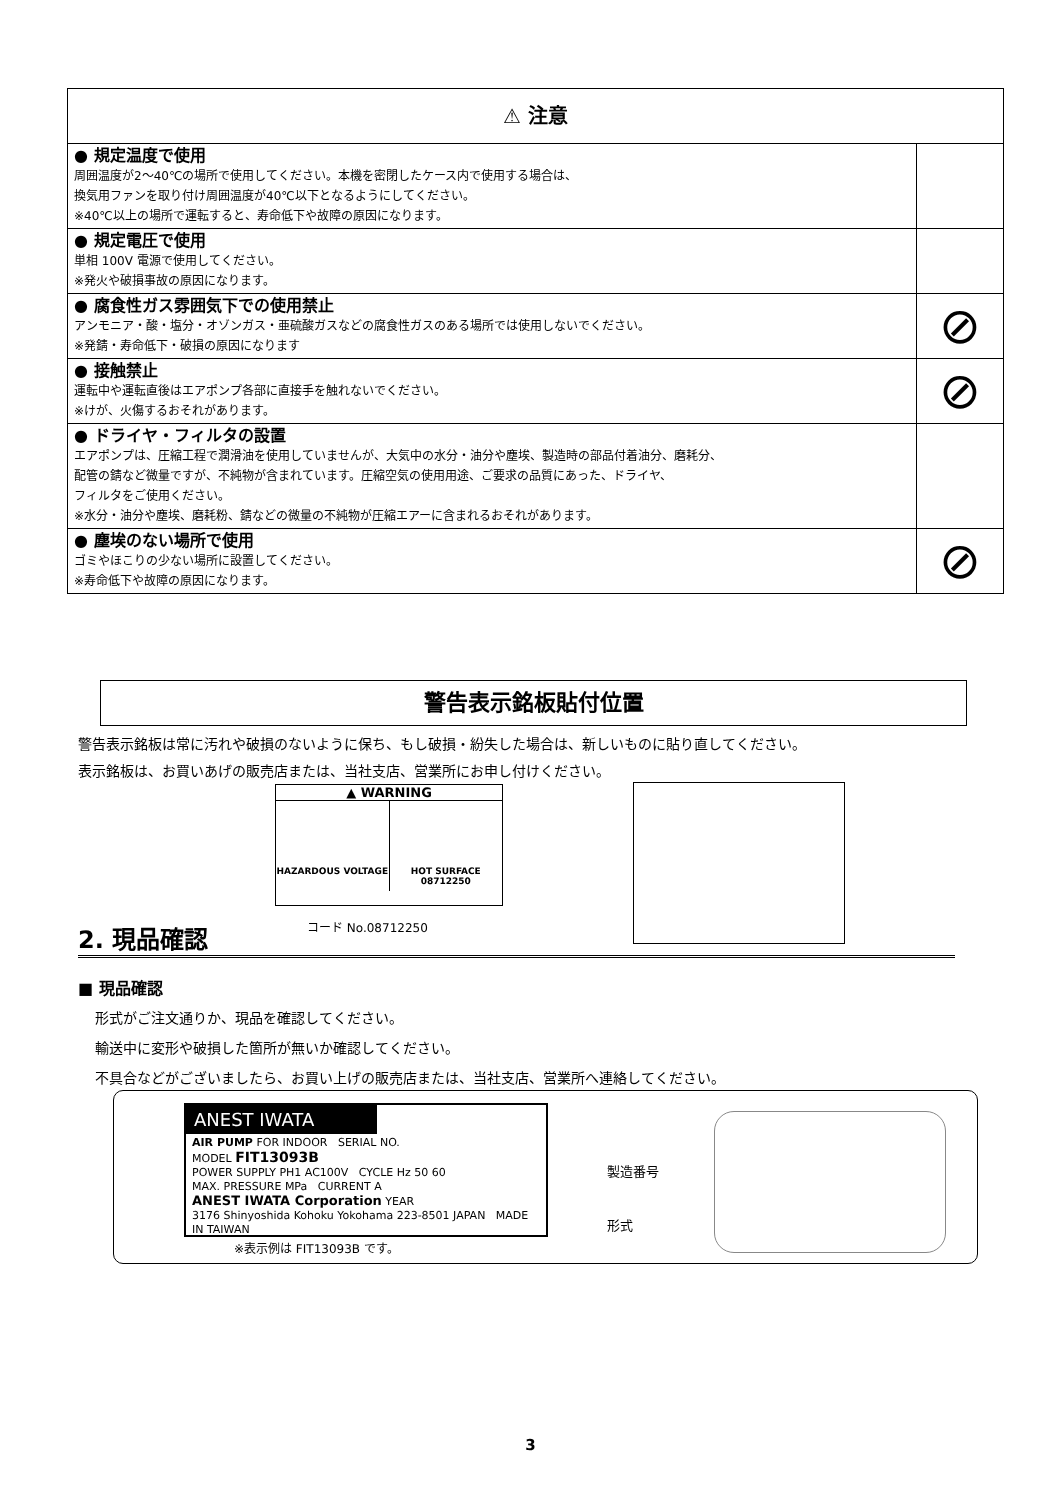| ⚠ 注意 | |
| --- | --- |
| ● 規定温度で使用 周囲温度が2～40℃の場所で使用してください。本機を密閉したケース内で使用する場合は、 換気用ファンを取り付け周囲温度が40℃以下となるようにしてください。 ※40℃以上の場所で運転すると、寿命低下や故障の原因になります。 | |
| ● 規定電圧で使用 単相 100V 電源で使用してください。 ※発火や破損事故の原因になります。 | |
| ● 腐食性ガス雰囲気下での使用禁止 アンモニア・酸・塩分・オゾンガス・亜硫酸ガスなどの腐食性ガスのある場所では使用しないでください。 ※発錆・寿命低下・破損の原因になります | ⊘ |
| ● 接触禁止 運転中や運転直後はエアポンプ各部に直接手を触れないでください。 ※けが、火傷するおそれがあります。 | ⊘ |
| ● ドライヤ・フィルタの設置 エアポンプは、圧縮工程で潤滑油を使用していませんが、大気中の水分・油分や塵埃、製造時の部品付着油分、磨耗分、 配管の錆など微量ですが、不純物が含まれています。圧縮空気の使用用途、ご要求の品質にあった、ドライヤ、 フィルタをご使用ください。 ※水分・油分や塵埃、磨耗粉、錆などの微量の不純物が圧縮エアーに含まれるおそれがあります。 | |
| ● 塵埃のない場所で使用 ゴミやほこりの少ない場所に設置してください。 ※寿命低下や故障の原因になります。 | ⊘ |
警告表示銘板貼付位置
警告表示銘板は常に汚れや破損のないように保ち、もし破損・紛失した場合は、新しいものに貼り直してください。
表示銘板は、お買いあげの販売店または、当社支店、営業所にお申し付けください。
▲ WARNING
HAZARDOUS VOLTAGE HOT SURFACE
08712250
コード No.08712250
2. 現品確認
■ 現品確認
形式がご注文通りか、現品を確認してください。
輸送中に変形や破損した箇所が無いか確認してください。
不具合などがございましたら、お買い上げの販売店または、当社支店、営業所へ連絡してください。
ANEST IWATA
AIR PUMP FOR INDOOR SERIAL NO.
MODEL FIT13093B
POWER SUPPLY PH1 AC100V CYCLE Hz 50 60
MAX. PRESSURE MPa CURRENT A
ANEST IWATA Corporation YEAR
3176 Shinyoshida Kohoku Yokohama 223-8501 JAPAN MADE IN TAIWAN
※表示例は FIT13093B です。
製造番号
形式
3